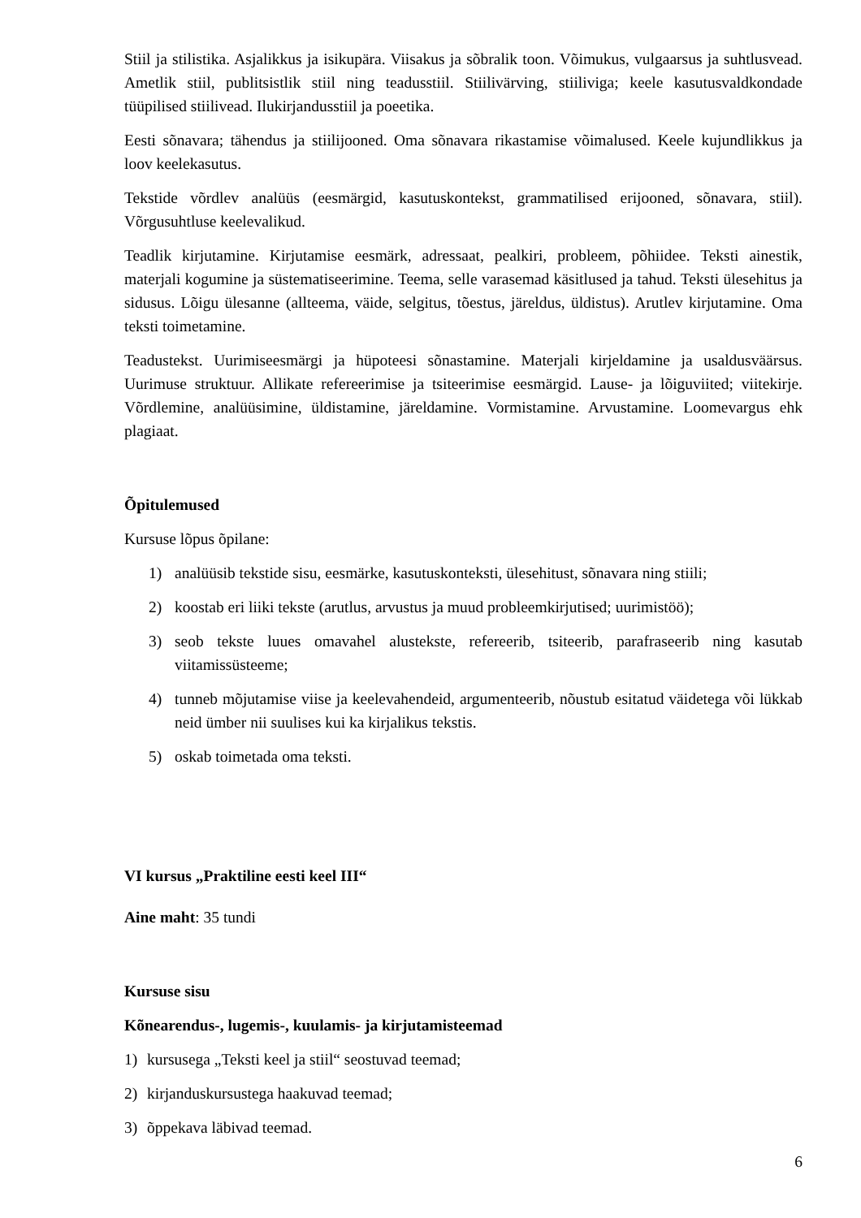Stiil ja stilistika. Asjalikkus ja isikupära. Viisakus ja sõbralik toon. Võimukus, vulgaarsus ja suhtlusvead. Ametlik stiil, publitsistlik stiil ning teadusstiil. Stiilivärving, stiiliviga; keele kasutusvaldkondade tüüpilised stiilivead. Ilukirjandusstiil ja poeetika.
Eesti sõnavara; tähendus ja stiilijooned. Oma sõnavara rikastamise võimalused. Keele kujundlikkus ja loov keelekasutus.
Tekstide võrdlev analüüs (eesmärgid, kasutuskontekst, grammatilised erijooned, sõnavara, stiil). Võrgusuhtluse keelevalikud.
Teadlik kirjutamine. Kirjutamise eesmärk, adressaat, pealkiri, probleem, põhiidee. Teksti ainestik, materjali kogumine ja süstematiseerimine. Teema, selle varasemad käsitlused ja tahud. Teksti ülesehitus ja sidusus. Lõigu ülesanne (allteema, väide, selgitus, tõestus, järeldus, üldistus). Arutlev kirjutamine. Oma teksti toimetamine.
Teadustekst. Uurimiseesmärgi ja hüpoteesi sõnastamine. Materjali kirjeldamine ja usaldusväärsus. Uurimuse struktuur. Allikate refereerimise ja tsiteerimise eesmärgid. Lause- ja lõiguviited; viitekirje. Võrdlemine, analüüsimine, üldistamine, järeldamine. Vormistamine. Arvustamine. Loomevargus ehk plagiaat.
Õpitulemused
Kursuse lõpus õpilane:
1) analüüsib tekstide sisu, eesmärke, kasutuskonteksti, ülesehitust, sõnavara ning stiili;
2) koostab eri liiki tekste (arutlus, arvustus ja muud probleemkirjutised; uurimistöö);
3) seob tekste luues omavahel alustekste, refereerib, tsiteerib, parafraseerib ning kasutab viitamissüsteeme;
4) tunneb mõjutamise viise ja keelevahendeid, argumenteerib, nõustub esitatud väidetega või lükkab neid ümber nii suulises kui ka kirjalikus tekstis.
5) oskab toimetada oma teksti.
VI kursus „Praktiline eesti keel III“
Aine maht: 35 tundi
Kursuse sisu
Kõnearendus-, lugemis-, kuulamis- ja kirjutamisteemad
1) kursusega „Teksti keel ja stiil“ seostuvad teemad;
2) kirjanduskursustega haakuvad teemad;
3) õppekava läbivad teemad.
6